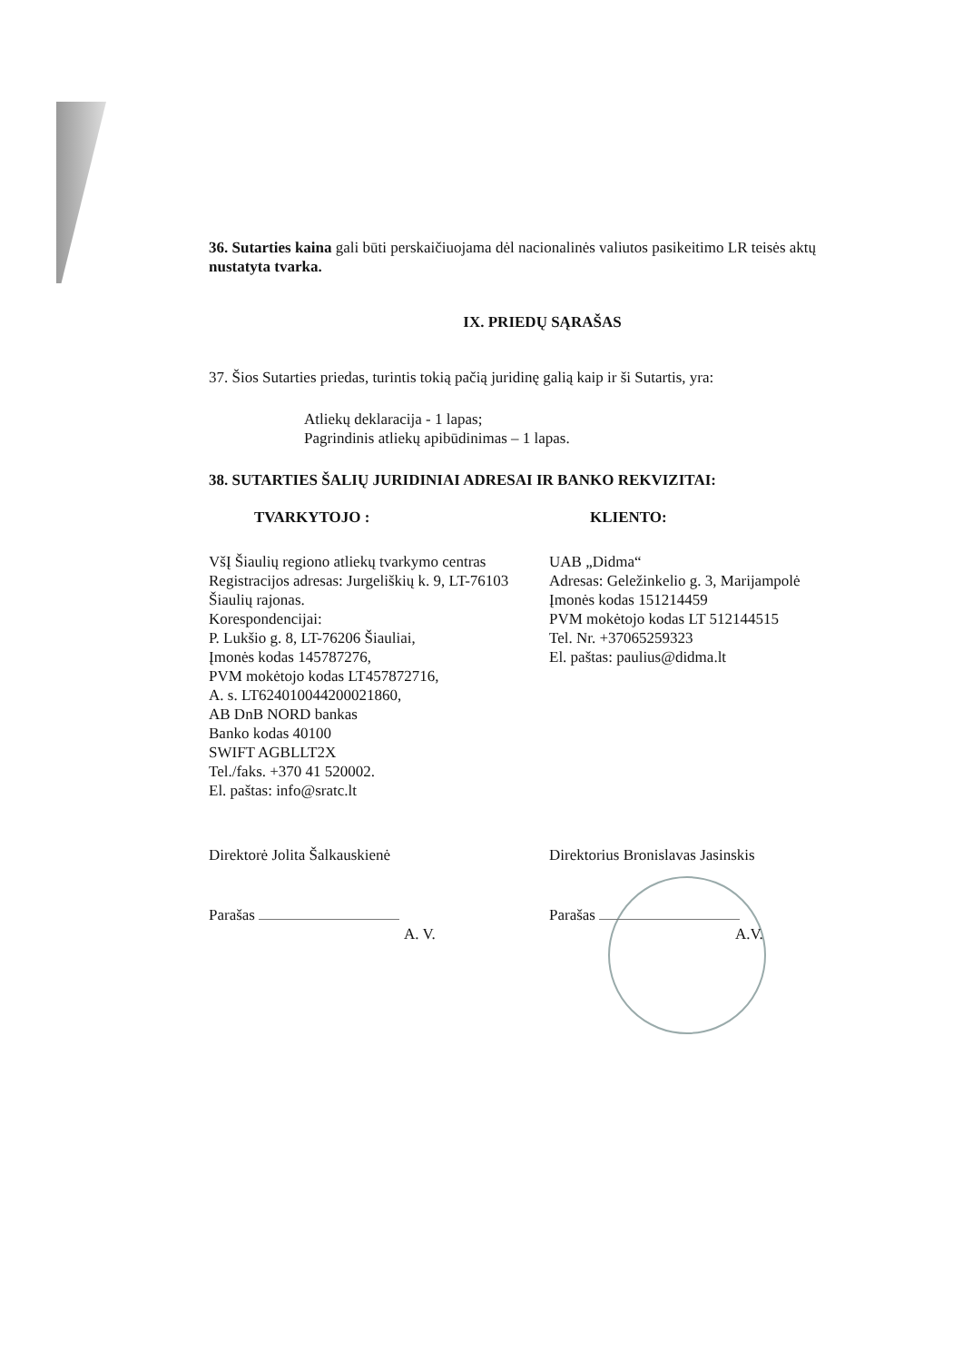36. Sutarties kaina gali būti perskaičiuojama dėl nacionalinės valiutos pasikeitimo LR teisės aktų nustatyta tvarka.
IX. PRIEDŲ SĄRAŠAS
37. Šios Sutarties priedas, turintis tokią pačią juridinę galią kaip ir ši Sutartis, yra:
Atliekų deklaracija - 1 lapas;
Pagrindinis atliekų apibūdinimas – 1 lapas.
38. SUTARTIES ŠALIŲ JURIDINIAI ADRESAI IR BANKO REKVIZITAI:
TVARKYTOJO :
VšĮ Šiaulių regiono atliekų tvarkymo centras
Registracijos adresas: Jurgeliškių k. 9, LT-76103
Šiaulių rajonas.
Korespondencijai:
P. Lukšio g. 8, LT-76206 Šiauliai,
Įmonės kodas 145787276,
PVM mokėtojo kodas LT457872716,
A. s. LT624010044200021860,
AB DnB NORD bankas
Banko kodas 40100
SWIFT AGBLLT2X
Tel./faks. +370 41 520002.
El. paštas: info@sratc.lt
KLIENTO:
UAB „Didma“
Adresas: Geležinkelio g. 3, Marijampolė
Įmonės kodas 151214459
PVM mokėtojo kodas LT 512144515
Tel. Nr. +37065259323
El. paštas: paulius@didma.lt
Direktorė Jolita Šalkauskienė
Parašas
A. V.
Direktorius Bronislavas Jasinskis
Parašas
A.V.